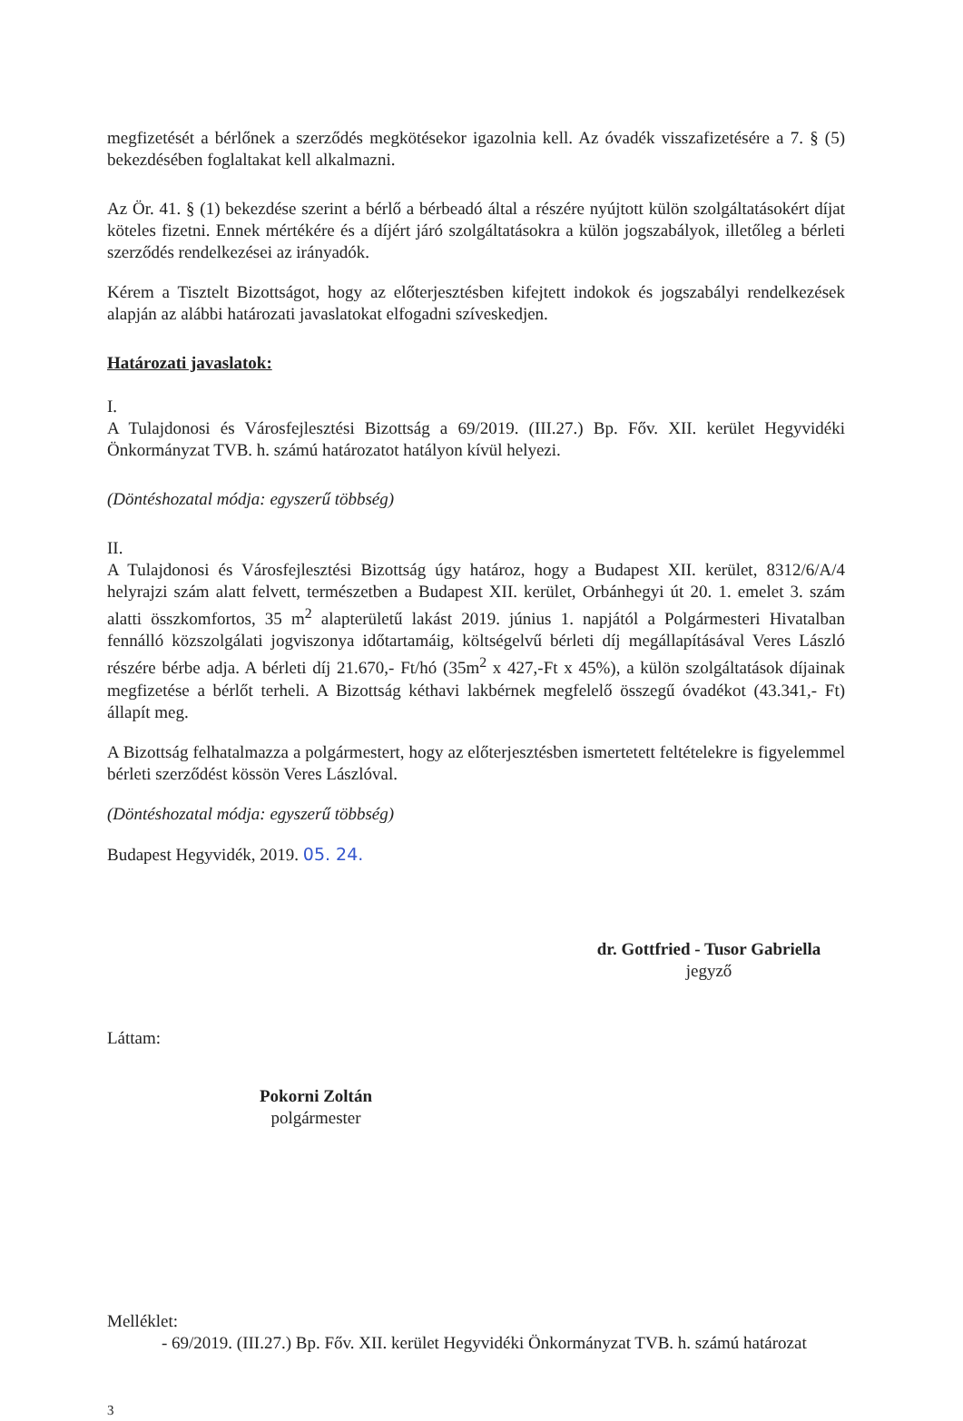megfizetését a bérlőnek a szerződés megkötésekor igazolnia kell. Az óvadék visszafizetésére a 7. § (5) bekezdésében foglaltakat kell alkalmazni.
Az Ör. 41. § (1) bekezdése szerint a bérlő a bérbeadó által a részére nyújtott külön szolgáltatásokért díjat köteles fizetni. Ennek mértékére és a díjért járó szolgáltatásokra a külön jogszabályok, illetőleg a bérleti szerződés rendelkezései az irányadók.
Kérem a Tisztelt Bizottságot, hogy az előterjesztésben kifejtett indokok és jogszabályi rendelkezések alapján az alábbi határozati javaslatokat elfogadni szíveskedjen.
Határozati javaslatok:
I.
A Tulajdonosi és Városfejlesztési Bizottság a 69/2019. (III.27.) Bp. Főv. XII. kerület Hegyvidéki Önkormányzat TVB. h. számú határozatot hatályon kívül helyezi.
(Döntéshozatal módja: egyszerű többség)
II.
A Tulajdonosi és Városfejlesztési Bizottság úgy határoz, hogy a Budapest XII. kerület, 8312/6/A/4 helyrajzi szám alatt felvett, természetben a Budapest XII. kerület, Orbánhegyi út 20. 1. emelet 3. szám alatti összkomfortos, 35 m<sup>2</sup> alapterületű lakást 2019. június 1. napjától a Polgármesteri Hivatalban fennálló közszolgálati jogviszonya időtartamáig, költségelvű bérleti díj megállapításával Veres László részére bérbe adja. A bérleti díj 21.670,- Ft/hó (35m<sup>2</sup> x 427,-Ft x 45%), a külön szolgáltatások díjainak megfizetése a bérlőt terheli. A Bizottság kéthavi lakbérnek megfelelő összegű óvadékot (43.341,- Ft) állapít meg.
A Bizottság felhatalmazza a polgármestert, hogy az előterjesztésben ismertetett feltételekre is figyelemmel bérleti szerződést kössön Veres Lászlóval.
(Döntéshozatal módja: egyszerű többség)
Budapest Hegyvidék, 2019. 05. 24.
dr. Gottfried - Tusor Gabriella
jegyző
Láttam:
Pokorni Zoltán
polgármester
Melléklet:
- 69/2019. (III.27.) Bp. Főv. XII. kerület Hegyvidéki Önkormányzat TVB. h. számú határozat
3